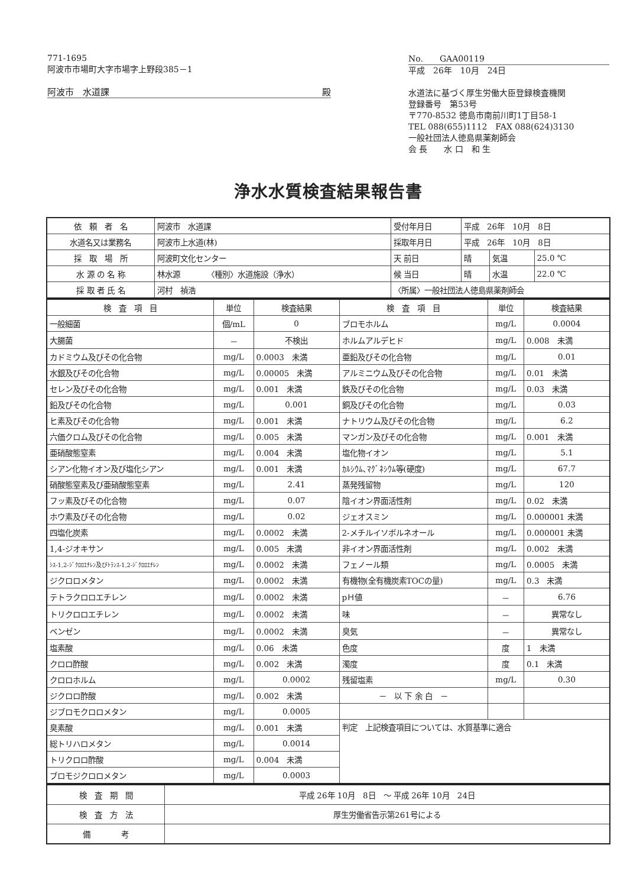771-1695
阿波市市場町大字市場字上野段385－1
阿波市　水道課 殿
No.　　GAA00119
平成　26年　10月　24日
水道法に基づく厚生労働大臣登録検査機関
登録番号　第53号
〒770-8532 徳島市南前川町1丁目58-1
TEL 088(655)1112　FAX 088(624)3130
一般社団法人徳島県薬剤師会
会 長　　水 口　和 生
浄水水質検査結果報告書
| 依 頼 者 名 | 阿波市 水道課 | 受付年月日 | 平成 26年 10月 8日 | | |
| 水道名又は業務名 | 阿波市上水道(林) | 採取年月日 | 平成 26年 10月 8日 | | |
| 採 取 場 所 | 阿波町文化センター | 天 前日 | 晴 | 気温 | 25.0 ℃ |
| 水 源 の 名 称 | 林水源 〈種別〉水道施設（浄水） | 候 当日 | 晴 | 水温 | 22.0 ℃ |
| 採 取 者 氏 名 | 河村 禎浩 | 〈所属〉一般社団法人徳島県薬剤師会 | | | |
| 検 査 項 目 | 単位 | 検査結果 | 検 査 項 目 | 単位 | 検査結果 |
| --- | --- | --- | --- | --- | --- |
| 一般細菌 | 個/mL | 0 | ブロモホルム | mg/L | 0.0004 |
| 大腸菌 | － | 不検出 | ホルムアルデヒド | mg/L | 0.008 未満 |
| カドミウム及びその化合物 | mg/L | 0.0003 未満 | 亜鉛及びその化合物 | mg/L | 0.01 |
| 水銀及びその化合物 | mg/L | 0.00005 未満 | アルミニウム及びその化合物 | mg/L | 0.01 未満 |
| セレン及びその化合物 | mg/L | 0.001 未満 | 鉄及びその化合物 | mg/L | 0.03 未満 |
| 鉛及びその化合物 | mg/L | 0.001 | 銅及びその化合物 | mg/L | 0.03 |
| ヒ素及びその化合物 | mg/L | 0.001 未満 | ナトリウム及びその化合物 | mg/L | 6.2 |
| 六価クロム及びその化合物 | mg/L | 0.005 未満 | マンガン及びその化合物 | mg/L | 0.001 未満 |
| 亜硝酸態窒素 | mg/L | 0.004 未満 | 塩化物イオン | mg/L | 5.1 |
| シアン化物イオン及び塩化シアン | mg/L | 0.001 未満 | ｶﾙｼｳﾑ､ﾏｸﾞﾈｼｳﾑ等(硬度) | mg/L | 67.7 |
| 硝酸態窒素及び亜硝酸態窒素 | mg/L | 2.41 | 蒸発残留物 | mg/L | 120 |
| フッ素及びその化合物 | mg/L | 0.07 | 陰イオン界面活性剤 | mg/L | 0.02 未満 |
| ホウ素及びその化合物 | mg/L | 0.02 | ジェオスミン | mg/L | 0.000001 未満 |
| 四塩化炭素 | mg/L | 0.0002 未満 | 2-メチルイソボルネオール | mg/L | 0.000001 未満 |
| 1,4-ジオキサン | mg/L | 0.005 未満 | 非イオン界面活性剤 | mg/L | 0.002 未満 |
| ｼｽ-1,2-ｼﾞｸﾛﾛｴﾁﾚﾝ及びﾄﾗﾝｽ-1,2-ｼﾞｸﾛﾛｴﾁﾚﾝ | mg/L | 0.0002 未満 | フェノール類 | mg/L | 0.0005 未満 |
| ジクロロメタン | mg/L | 0.0002 未満 | 有機物(全有機炭素TOCの量) | mg/L | 0.3 未満 |
| テトラクロロエチレン | mg/L | 0.0002 未満 | pＨ値 | － | 6.76 |
| トリクロロエチレン | mg/L | 0.0002 未満 | 味 | － | 異常なし |
| ベンゼン | mg/L | 0.0002 未満 | 臭気 | － | 異常なし |
| 塩素酸 | mg/L | 0.06 未満 | 色度 | 度 | 1 未満 |
| クロロ酢酸 | mg/L | 0.002 未満 | 濁度 | 度 | 0.1 未満 |
| クロロホルム | mg/L | 0.0002 | 残留塩素 | mg/L | 0.30 |
| ジクロロ酢酸 | mg/L | 0.002 未満 | － 以 下 余 白 － | | |
| ジブロモクロロメタン | mg/L | 0.0005 | | | |
| 臭素酸 | mg/L | 0.001 未満 | 判定 上記検査項目については、水質基準に適合 | | |
| 総トリハロメタン | mg/L | 0.0014 | | | |
| トリクロロ酢酸 | mg/L | 0.004 未満 | | | |
| ブロモジクロロメタン | mg/L | 0.0003 | | | |
| 検 査 期 間 | 平成 26年 10月 8日 ～ 平成 26年 10月 24日 |
| 検 査 方 法 | 厚生労働省告示第261号による |
| 備 考 | |